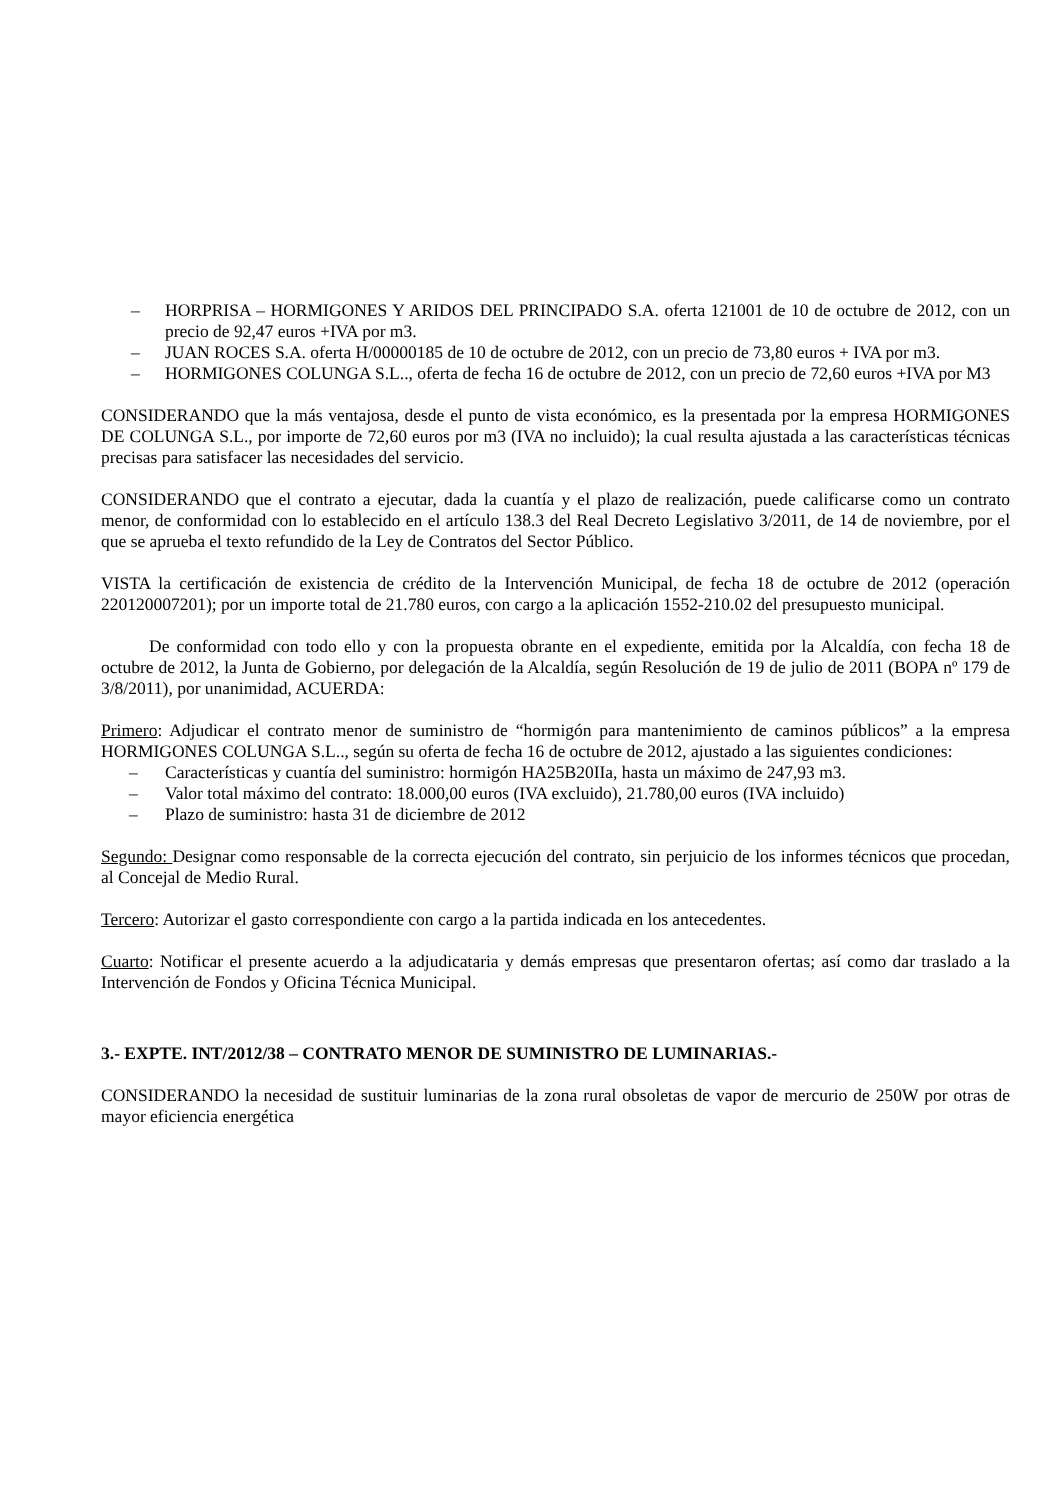– HORPRISA – HORMIGONES Y ARIDOS DEL PRINCIPADO S.A. oferta 121001 de 10 de octubre de 2012, con un precio de 92,47 euros +IVA por m3.
– JUAN ROCES S.A. oferta H/00000185 de 10 de octubre de 2012, con un precio de 73,80 euros + IVA por m3.
– HORMIGONES COLUNGA S.L.., oferta de fecha 16 de octubre de 2012, con un precio de 72,60 euros +IVA por M3
CONSIDERANDO que la más ventajosa, desde el punto de vista económico, es la presentada por la empresa HORMIGONES DE COLUNGA S.L., por importe de 72,60 euros por m3 (IVA no incluido); la cual resulta ajustada a las características técnicas precisas para satisfacer las necesidades del servicio.
CONSIDERANDO que el contrato a ejecutar, dada la cuantía y el plazo de realización, puede calificarse como un contrato menor, de conformidad con lo establecido en el artículo 138.3 del Real Decreto Legislativo 3/2011, de 14 de noviembre, por el que se aprueba el texto refundido de la Ley de Contratos del Sector Público.
VISTA la certificación de existencia de crédito de la Intervención Municipal, de fecha 18 de octubre de 2012 (operación 220120007201); por un importe total de 21.780 euros, con cargo a la aplicación 1552-210.02 del presupuesto municipal.
De conformidad con todo ello y con la propuesta obrante en el expediente, emitida por la Alcaldía, con fecha 18 de octubre de 2012, la Junta de Gobierno, por delegación de la Alcaldía, según Resolución de 19 de julio de 2011 (BOPA nº 179 de 3/8/2011), por unanimidad, ACUERDA:
Primero: Adjudicar el contrato menor de suministro de “hormigón para mantenimiento de caminos públicos” a la empresa HORMIGONES COLUNGA S.L.., según su oferta de fecha 16 de octubre de 2012, ajustado a las siguientes condiciones:
– Características y cuantía del suministro: hormigón HA25B20IIa, hasta un máximo de 247,93 m3.
– Valor total máximo del contrato: 18.000,00 euros (IVA excluido), 21.780,00 euros (IVA incluido)
– Plazo de suministro: hasta 31 de diciembre de 2012
Segundo: Designar como responsable de la correcta ejecución del contrato, sin perjuicio de los informes técnicos que procedan, al Concejal de Medio Rural.
Tercero: Autorizar el gasto correspondiente con cargo a la partida indicada en los antecedentes.
Cuarto: Notificar el presente acuerdo a la adjudicataria y demás empresas que presentaron ofertas; así como dar traslado a la Intervención de Fondos y Oficina Técnica Municipal.
3.- EXPTE. INT/2012/38 – CONTRATO MENOR DE SUMINISTRO DE LUMINARIAS.-
CONSIDERANDO la necesidad de sustituir luminarias de la zona rural obsoletas de vapor de mercurio de 250W por otras de mayor eficiencia energética